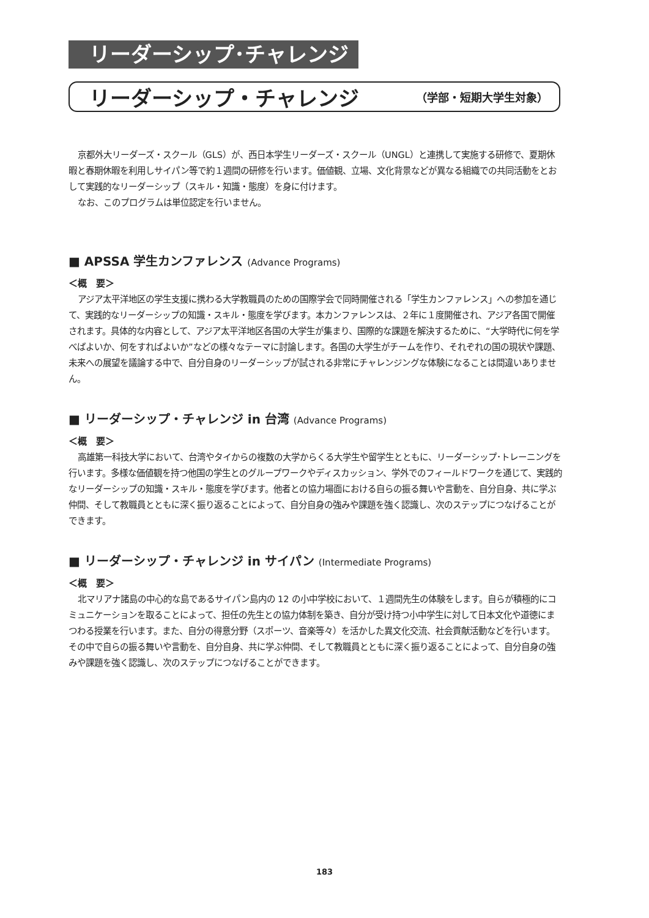リーダーシップ･チャレンジ
リーダーシップ・チャレンジ
（学部・短期大学生対象）
京都外大リーダーズ・スクール（GLS）が、西日本学生リーダーズ・スクール（UNGL）と連携して実施する研修で、夏期休暇と春期休暇を利用しサイパン等で約１週間の研修を行います。価値観、立場、文化背景などが異なる組織での共同活動をとおして実践的なリーダーシップ（スキル・知識・態度）を身に付けます。
なお、このプログラムは単位認定を行いません。
■ APSSA 学生カンファレンス (Advance Programs)
＜概　要＞
アジア太平洋地区の学生支援に携わる大学教職員のための国際学会で同時開催される「学生カンファレンス」への参加を通じて、実践的なリーダーシップの知識・スキル・態度を学びます。本カンファレンスは、２年に１度開催され、アジア各国で開催されます。具体的な内容として、アジア太平洋地区各国の大学生が集まり、国際的な課題を解決するために、“大学時代に何を学べばよいか、何をすればよいか”などの様々なテーマに討論します。各国の大学生がチームを作り、それぞれの国の現状や課題、未来への展望を議論する中で、自分自身のリーダーシップが試される非常にチャレンジングな体験になることは間違いありません。
■ リーダーシップ・チャレンジ in 台湾 (Advance Programs)
＜概　要＞
高雄第一科技大学において、台湾やタイからの複数の大学からくる大学生や留学生とともに、リーダーシップ･トレーニングを行います。多様な価値観を持つ他国の学生とのグループワークやディスカッション、学外でのフィールドワークを通じて、実践的なリーダーシップの知識・スキル・態度を学びます。他者との協力場面における自らの振る舞いや言動を、自分自身、共に学ぶ仲間、そして教職員とともに深く振り返ることによって、自分自身の強みや課題を強く認識し、次のステップにつなげることができます。
■ リーダーシップ・チャレンジ in サイパン (Intermediate Programs)
＜概　要＞
北マリアナ諸島の中心的な島であるサイパン島内の 12 の小中学校において、１週間先生の体験をします。自らが積極的にコミュニケーションを取ることによって、担任の先生との協力体制を築き、自分が受け持つ小中学生に対して日本文化や道徳にまつわる授業を行います。また、自分の得意分野（スポーツ、音楽等々）を活かした異文化交流、社会貢献活動などを行います。その中で自らの振る舞いや言動を、自分自身、共に学ぶ仲間、そして教職員とともに深く振り返ることによって、自分自身の強みや課題を強く認識し、次のステップにつなげることができます。
183